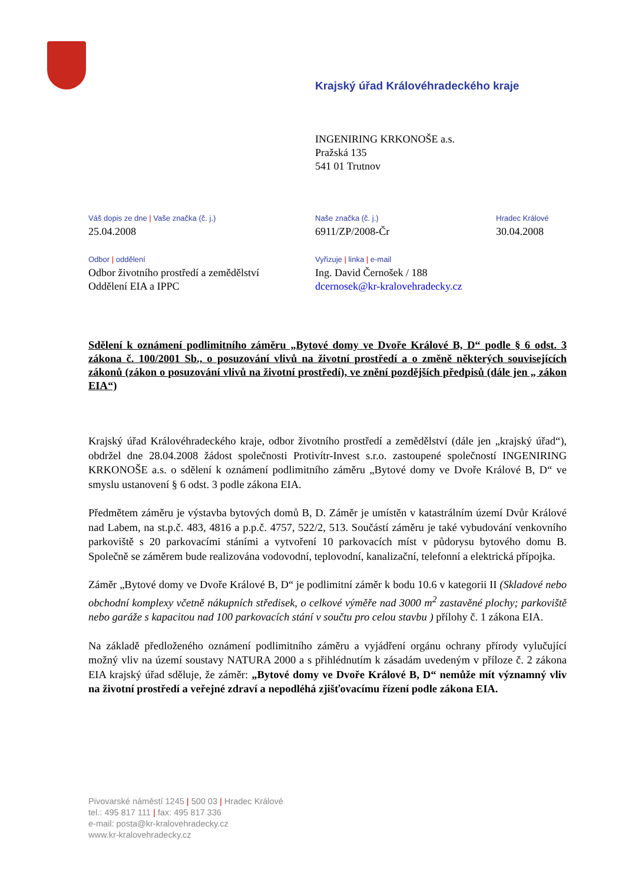Krajský úřad Královéhradeckého kraje
INGENIRING KRKONOŠE a.s.
Pražská 135
541 01 Trutnov
Váš dopis ze dne | Vaše značka (č. j.)
25.04.2008
Odbor | oddělení
Odbor životního prostředí a zemědělství
Oddělení EIA a IPPC
Naše značka (č. j.)
6911/ZP/2008-Čr
Vyřizuje | linka | e-mail
Ing. David Černošek / 188
dcernosek@kr-kralovehradecky.cz
Hradec Králové
30.04.2008
Sdělení k oznámení podlimitního záměru „Bytové domy ve Dvoře Králové B, D“ podle § 6 odst. 3 zákona č. 100/2001 Sb., o posuzování vlivů na životní prostředí a o změně některých souvisejících zákonů (zákon o posuzování vlivů na životní prostředí), ve znění pozdějších předpisů (dále jen „ zákon EIA“)
Krajský úřad Královéhradeckého kraje, odbor životního prostředí a zemědělství (dále jen „krajský úřad“), obdržel dne 28.04.2008 žádost společnosti Protivítr-Invest s.r.o. zastoupené společností INGENIRING KRKONOŠE a.s. o sdělení k oznámení podlimitního záměru „Bytové domy ve Dvoře Králové B, D“ ve smyslu ustanovení § 6 odst. 3 podle zákona EIA.
Předmětem záměru je výstavba bytových domů B, D. Záměr je umístěn v katastrálním území Dvůr Králové nad Labem, na st.p.č. 483, 4816 a p.p.č. 4757, 522/2, 513. Součástí záměru je také vybudování venkovního parkoviště s 20 parkovacími stáními a vytvoření 10 parkovacích míst v půdorysu bytového domu B. Společně se záměrem bude realizována vodovodní, teplovodní, kanalizační, telefonní a elektrická přípojka.
Záměr „Bytové domy ve Dvoře Králové B, D“ je podlimitní záměr k bodu 10.6 v kategorii II (Skladové nebo obchodní komplexy včetně nákupních středisek, o celkové výměře nad 3000 m<sup>2</sup> zastavěné plochy; parkoviště nebo garáže s kapacitou nad 100 parkovacích stání v součtu pro celou stavbu ) přílohy č. 1 zákona EIA.
Na základě předloženého oznámení podlimitního záměru a vyjádření orgánu ochrany přírody vylučující možný vliv na území soustavy NATURA 2000 a s přihlédnutím k zásadám uvedeným v příloze č. 2 zákona EIA krajský úřad sděluje, že záměr: „Bytové domy ve Dvoře Králové B, D“ nemůže mít významný vliv na životní prostředí a veřejné zdraví a nepodléhá zjišťovacímu řízení podle zákona EIA.
Pivovarské náměstí 1245 | 500 03 | Hradec Králové
tel.: 495 817 111 | fax: 495 817 336
e-mail: posta@kr-kralovehradecky.cz
www.kr-kralovehradecky.cz